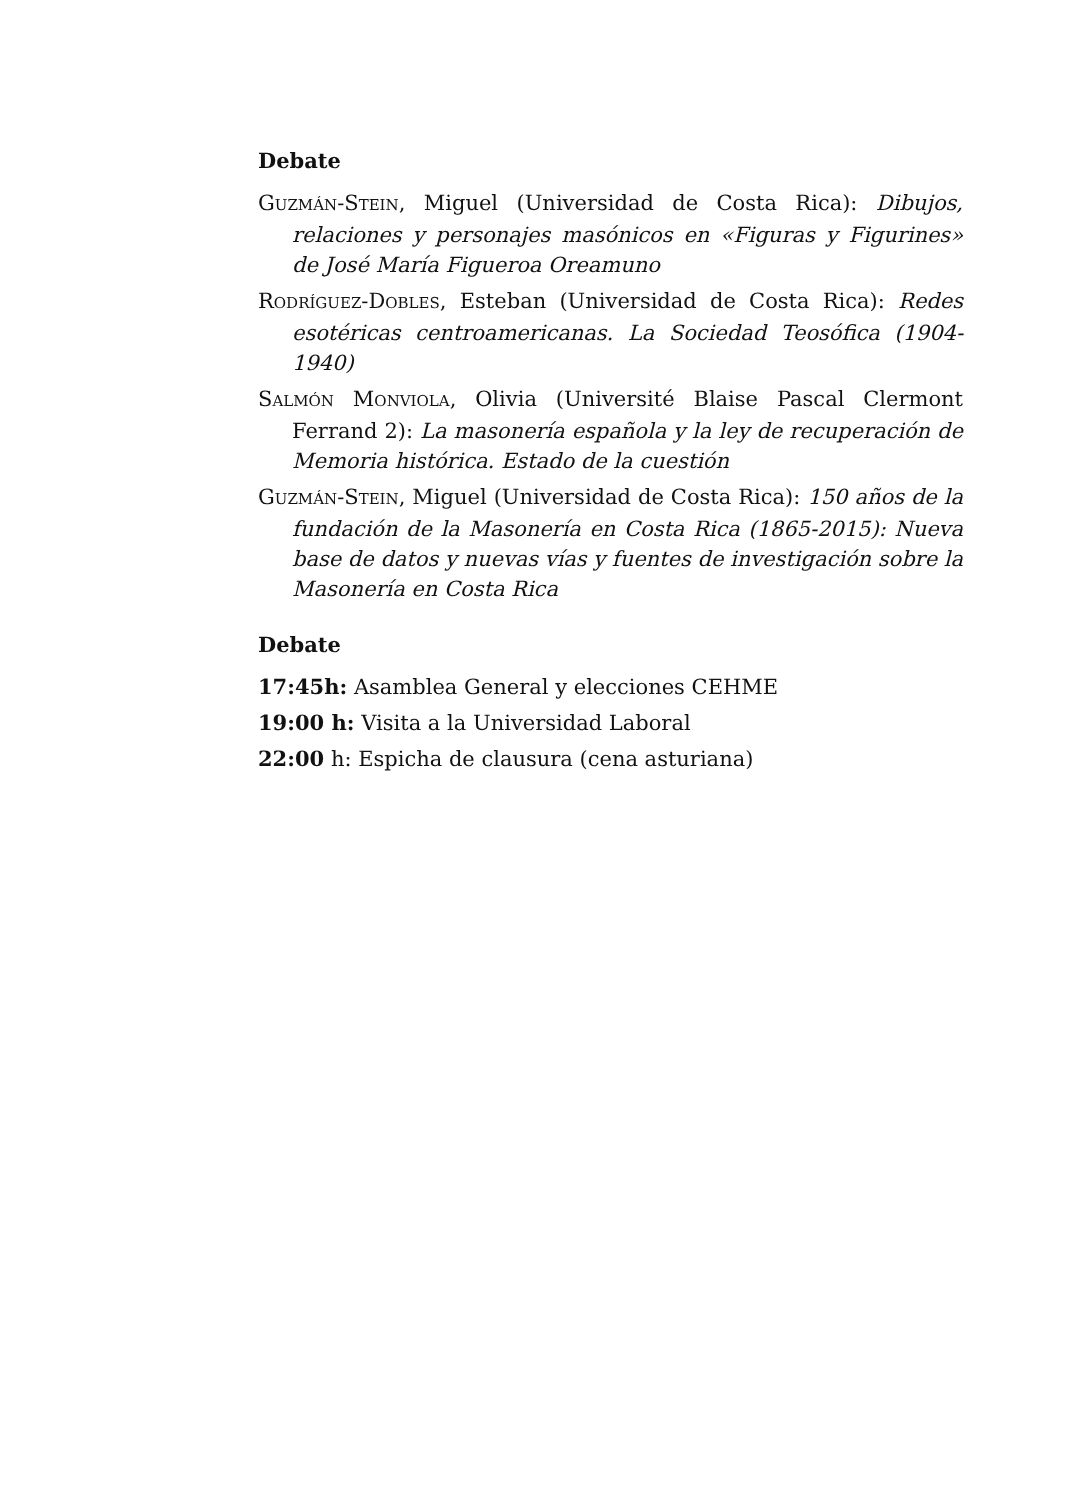Debate
GUZMÁN-STEIN, Miguel (Universidad de Costa Rica): Dibujos, relaciones y personajes masónicos en «Figuras y Figurines» de José María Figueroa Oreamuno
RODRÍGUEZ-DOBLES, Esteban (Universidad de Costa Rica): Redes esotéricas centroamericanas. La Sociedad Teosófica (1904-1940)
SALMÓN MONVIOLA, Olivia (Université Blaise Pascal Clermont Ferrand 2): La masonería española y la ley de recuperación de Memoria histórica. Estado de la cuestión
GUZMÁN-STEIN, Miguel (Universidad de Costa Rica): 150 años de la fundación de la Masonería en Costa Rica (1865-2015): Nueva base de datos y nuevas vías y fuentes de investigación sobre la Masonería en Costa Rica
Debate
17:45h: Asamblea General y elecciones CEHME
19:00 h: Visita a la Universidad Laboral
22:00 h: Espicha de clausura (cena asturiana)